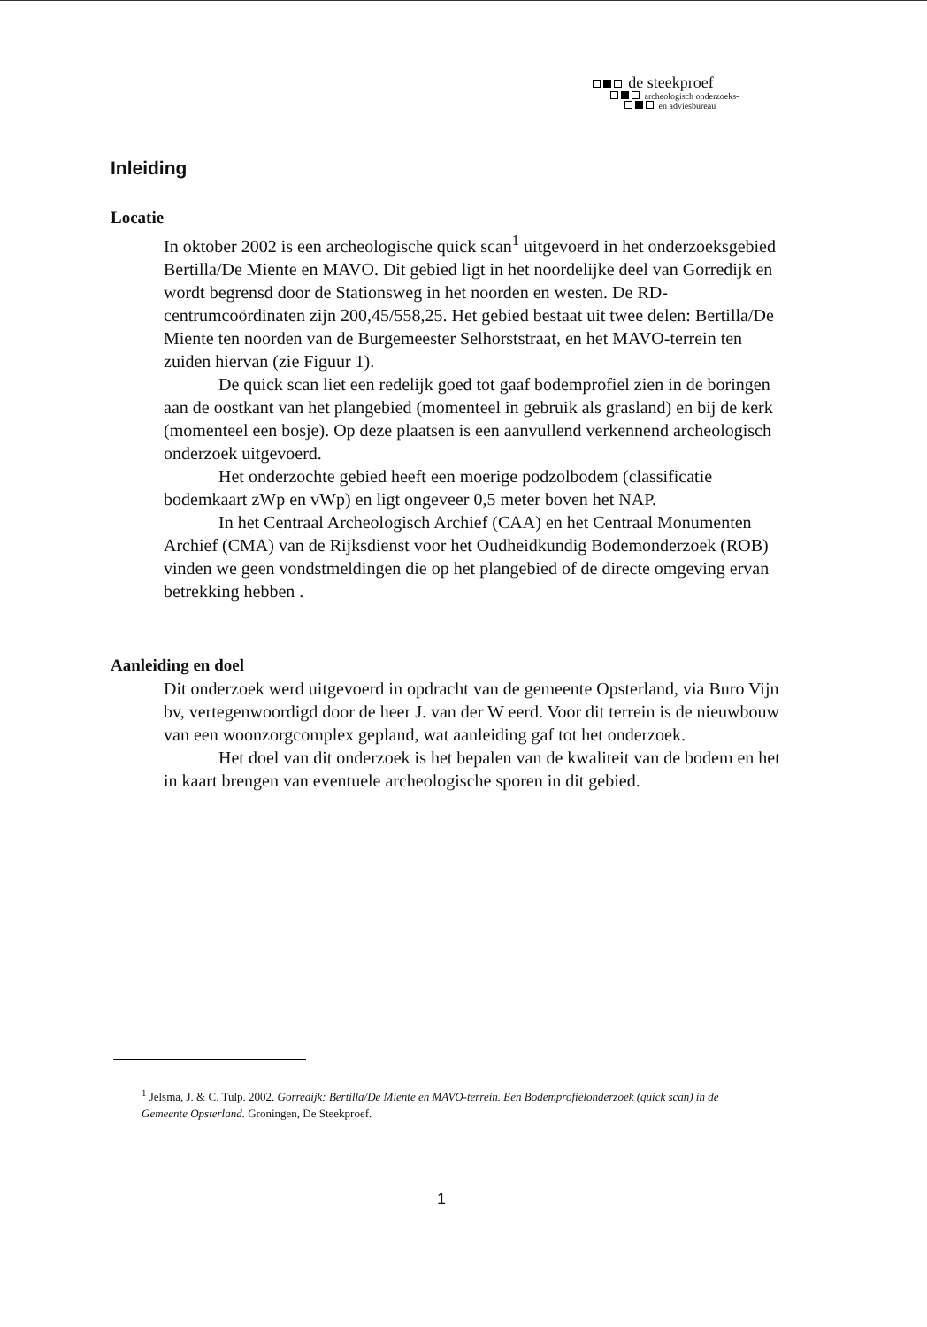de steekproef
archeologisch onderzoeks-
en adviesbureau
Inleiding
Locatie
In oktober 2002 is een archeologische quick scan<sup>1</sup> uitgevoerd in het onderzoeksgebied Bertilla/De Miente en MAVO. Dit gebied ligt in het noordelijke deel van Gorredijk en wordt begrensd door de Stationsweg in het noorden en westen. De RD-centrumcoördinaten zijn 200,45/558,25. Het gebied bestaat uit twee delen: Bertilla/De Miente ten noorden van de Burgemeester Selhorststraat, en het MAVO-terrein ten zuiden hiervan (zie Figuur 1).
De quick scan liet een redelijk goed tot gaaf bodemprofiel zien in de boringen aan de oostkant van het plangebied (momenteel in gebruik als grasland) en bij de kerk (momenteel een bosje). Op deze plaatsen is een aanvullend verkennend archeologisch onderzoek uitgevoerd.
Het onderzochte gebied heeft een moerige podzolbodem (classificatie bodemkaart zWp en vWp) en ligt ongeveer 0,5 meter boven het NAP.
In het Centraal Archeologisch Archief (CAA) en het Centraal Monumenten Archief (CMA) van de Rijksdienst voor het Oudheidkundig Bodemonderzoek (ROB) vinden we geen vondstmeldingen die op het plangebied of de directe omgeving ervan betrekking hebben .
Aanleiding en doel
Dit onderzoek werd uitgevoerd in opdracht van de gemeente Opsterland, via Buro Vijn bv, vertegenwoordigd door de heer J. van der W eerd. Voor dit terrein is de nieuwbouw van een woonzorgcomplex gepland, wat aanleiding gaf tot het onderzoek.
Het doel van dit onderzoek is het bepalen van de kwaliteit van de bodem en het in kaart brengen van eventuele archeologische sporen in dit gebied.
<sup>1</sup> Jelsma, J. & C. Tulp. 2002. Gorredijk: Bertilla/De Miente en MAVO-terrein. Een Bodemprofielonderzoek (quick scan) in de Gemeente Opsterland. Groningen, De Steekproef.
1